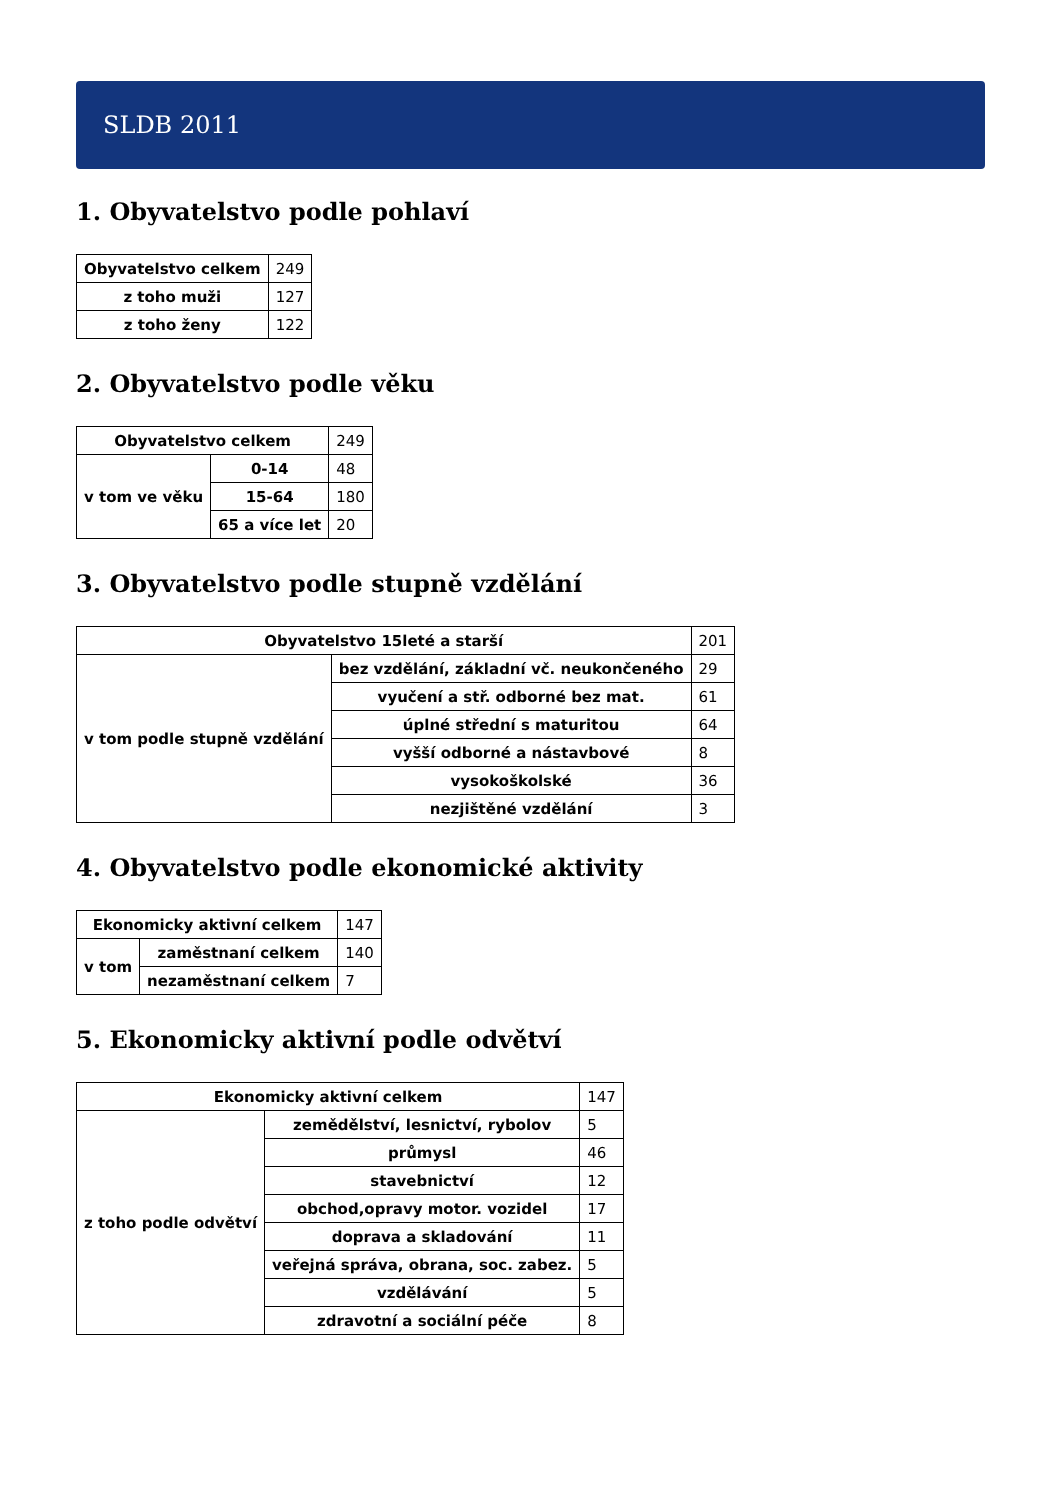SLDB 2011
1. Obyvatelstvo podle pohlaví
| Obyvatelstvo celkem | 249 |
| z toho muži | 127 |
| z toho ženy | 122 |
2. Obyvatelstvo podle věku
| Obyvatelstvo celkem | | 249 |
| v tom ve věku | 0-14 | 48 |
| | 15-64 | 180 |
| | 65 a více let | 20 |
3. Obyvatelstvo podle stupně vzdělání
| Obyvatelstvo 15leté a starší | | 201 |
| v tom podle stupně vzdělání | bez vzdělání, základní vč. neukončeného | 29 |
| | vyučení a stř. odborné bez mat. | 61 |
| | úplné střední s maturitou | 64 |
| | vyšší odborné a nástavbové | 8 |
| | vysokoškolské | 36 |
| | nezjištěné vzdělání | 3 |
4. Obyvatelstvo podle ekonomické aktivity
| Ekonomicky aktivní celkem | | 147 |
| v tom | zaměstnaní celkem | 140 |
| | nezaměstnaní celkem | 7 |
5. Ekonomicky aktivní podle odvětví
| Ekonomicky aktivní celkem | | 147 |
| z toho podle odvětví | zemědělství, lesnictví, rybolov | 5 |
| | průmysl | 46 |
| | stavebnictví | 12 |
| | obchod,opravy motor. vozidel | 17 |
| | doprava a skladování | 11 |
| | veřejná správa, obrana, soc. zabez. | 5 |
| | vzdělávání | 5 |
| | zdravotní a sociální péče | 8 |